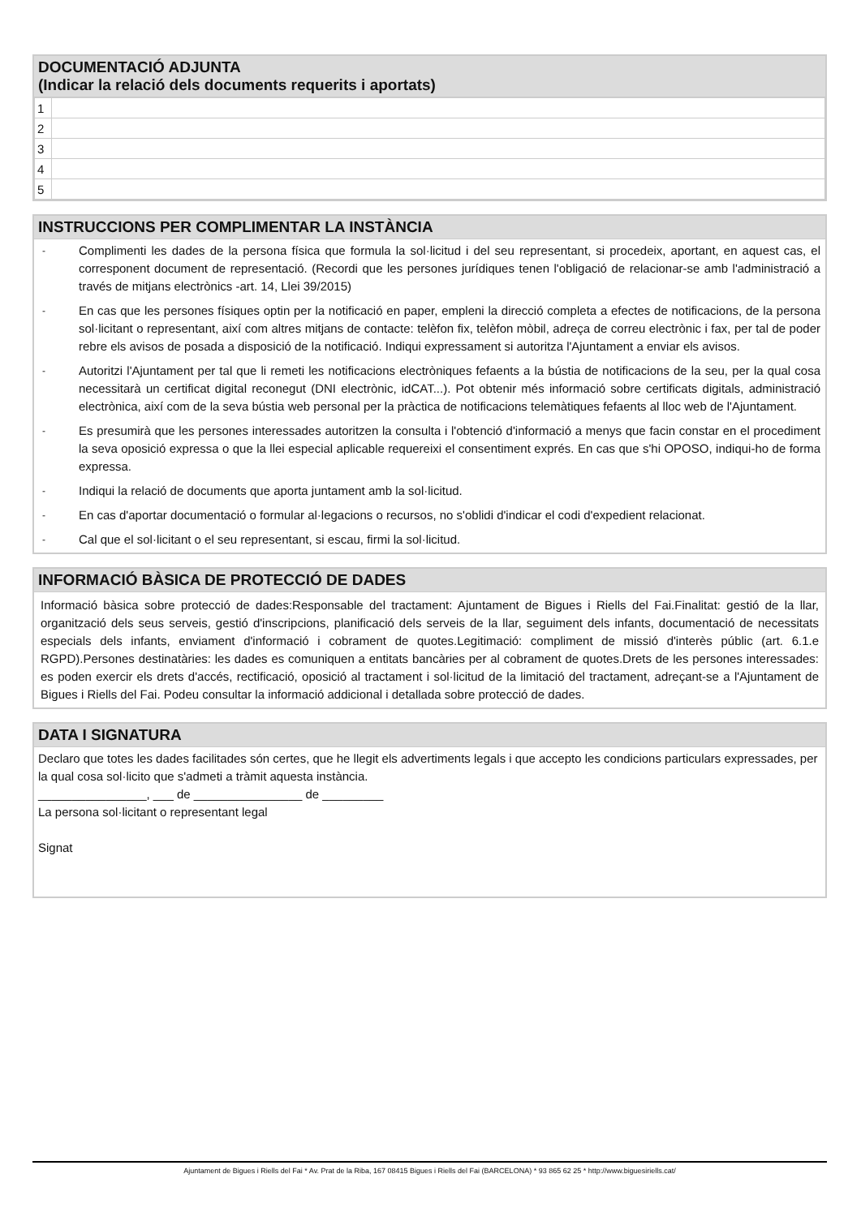DOCUMENTACIÓ ADJUNTA
(Indicar la relació dels documents requerits i aportats)
| 1 | |
| 2 | |
| 3 | |
| 4 | |
| 5 | |
INSTRUCCIONS PER COMPLIMENTAR LA INSTÀNCIA
- Complimenti les dades de la persona física que formula la sol·licitud i del seu representant, si procedeix, aportant, en aquest cas, el corresponent document de representació. (Recordi que les persones jurídiques tenen l'obligació de relacionar-se amb l'administració a través de mitjans electrònics -art. 14, Llei 39/2015)
- En cas que les persones físiques optin per la notificació en paper, empleni la direcció completa a efectes de notificacions, de la persona sol·licitant o representant, així com altres mitjans de contacte: telèfon fix, telèfon mòbil, adreça de correu electrònic i fax, per tal de poder rebre els avisos de posada a disposició de la notificació. Indiqui expressament si autoritza l'Ajuntament a enviar els avisos.
- Autoritzi l'Ajuntament per tal que li remeti les notificacions electròniques fefaents a la bústia de notificacions de la seu, per la qual cosa necessitarà un certificat digital reconegut (DNI electrònic, idCAT...). Pot obtenir més informació sobre certificats digitals, administració electrònica, així com de la seva bústia web personal per la pràctica de notificacions telemàtiques fefaents al lloc web de l'Ajuntament.
- Es presumirà que les persones interessades autoritzen la consulta i l'obtenció d'informació a menys que facin constar en el procediment la seva oposició expressa o que la llei especial aplicable requereixi el consentiment exprés. En cas que s'hi OPOSO, indiqui-ho de forma expressa.
- Indiqui la relació de documents que aporta juntament amb la sol·licitud.
- En cas d'aportar documentació o formular al·legacions o recursos, no s'oblidi d'indicar el codi d'expedient relacionat.
- Cal que el sol·licitant o el seu representant, si escau, firmi la sol·licitud.
INFORMACIÓ BÀSICA DE PROTECCIÓ DE DADES
Informació bàsica sobre protecció de dades:Responsable del tractament: Ajuntament de Bigues i Riells del Fai.Finalitat: gestió de la llar, organització dels seus serveis, gestió d'inscripcions, planificació dels serveis de la llar, seguiment dels infants, documentació de necessitats especials dels infants, enviament d'informació i cobrament de quotes.Legitimació: compliment de missió d'interès públic (art. 6.1.e RGPD).Persones destinatàries: les dades es comuniquen a entitats bancàries per al cobrament de quotes.Drets de les persones interessades: es poden exercir els drets d'accés, rectificació, oposició al tractament i sol·licitud de la limitació del tractament, adreçant-se a l'Ajuntament de Bigues i Riells del Fai. Podeu consultar la informació addicional i detallada sobre protecció de dades.
DATA I SIGNATURA
Declaro que totes les dades facilitades són certes, que he llegit els advertiments legals i que accepto les condicions particulars expressades, per la qual cosa sol·licito que s'admeti a tràmit aquesta instància.
________________, ___ de ________________ de _________
La persona sol·licitant o representant legal
Signat
Ajuntament de Bigues i Riells del Fai * Av. Prat de la Riba, 167 08415 Bigues i Riells del Fai (BARCELONA) * 93 865 62 25 * http://www.biguesiriells.cat/